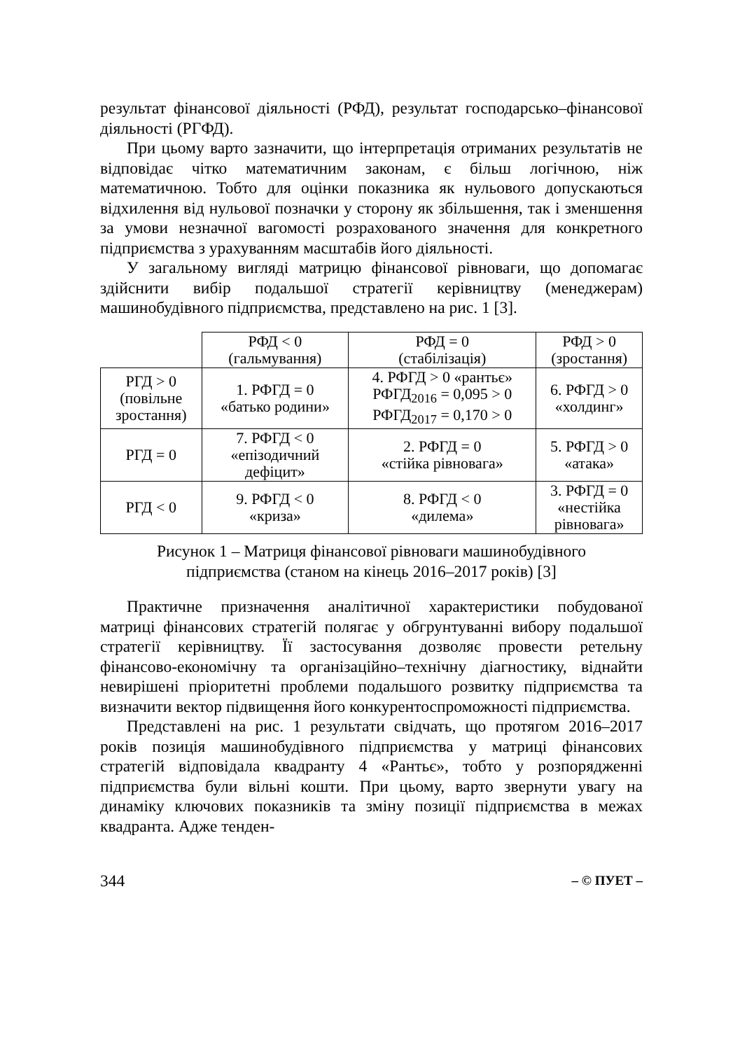результат фінансової діяльності (РФД), результат господарсько–фінансової діяльності (РГФД).
При цьому варто зазначити, що інтерпретація отриманих результатів не відповідає чітко математичним законам, є більш логічною, ніж математичною. Тобто для оцінки показника як нульового допускаються відхилення від нульової позначки у сторону як збільшення, так і зменшення за умови незначної вагомості розрахованого значення для конкретного підприємства з урахуванням масштабів його діяльності.
У загальному вигляді матрицю фінансової рівноваги, що допомагає здійснити вибір подальшої стратегії керівництву (менеджерам) машинобудівного підприємства, представлено на рис. 1 [3].
| | РФД < 0 (гальмування) | РФД = 0 (стабілізація) | РФД > 0 (зростання) |
| РГД > 0 (повільне зростання) | 1. РФГД = 0 «батько родини» | 4. РФГД > 0 «рантьє» РФГД<sub>2016</sub> = 0,095 > 0 РФГД<sub>2017</sub> = 0,170 > 0 | 6. РФГД > 0 «холдинг» |
| РГД = 0 | 7. РФГД < 0 «епізодичний дефіцит» | 2. РФГД = 0 «стійка рівновага» | 5. РФГД > 0 «атака» |
| РГД < 0 | 9. РФГД < 0 «криза» | 8. РФГД < 0 «дилема» | 3. РФГД = 0 «нестійка рівновага» |
Рисунок 1 – Матриця фінансової рівноваги машинобудівного
підприємства (станом на кінець 2016–2017 років) [3]
Практичне призначення аналітичної характеристики побудованої матриці фінансових стратегій полягає у обгрунтуванні вибору подальшої стратегії керівництву. Її застосування дозволяє провести ретельну фінансово-економічну та організаційно–технічну діагностику, віднайти невирішені пріоритетні проблеми подальшого розвитку підприємства та визначити вектор підвищення його конкурентоспроможності підприємства.
Представлені на рис. 1 результати свідчать, що протягом 2016–2017 років позиція машинобудівного підприємства у матриці фінансових стратегій відповідала квадранту 4 «Рантьє», тобто у розпорядженні підприємства були вільні кошти. При цьому, варто звернути увагу на динаміку ключових показників та зміну позиції підприємства в межах квадранта. Адже тенден-
344 – © ПУЕТ –